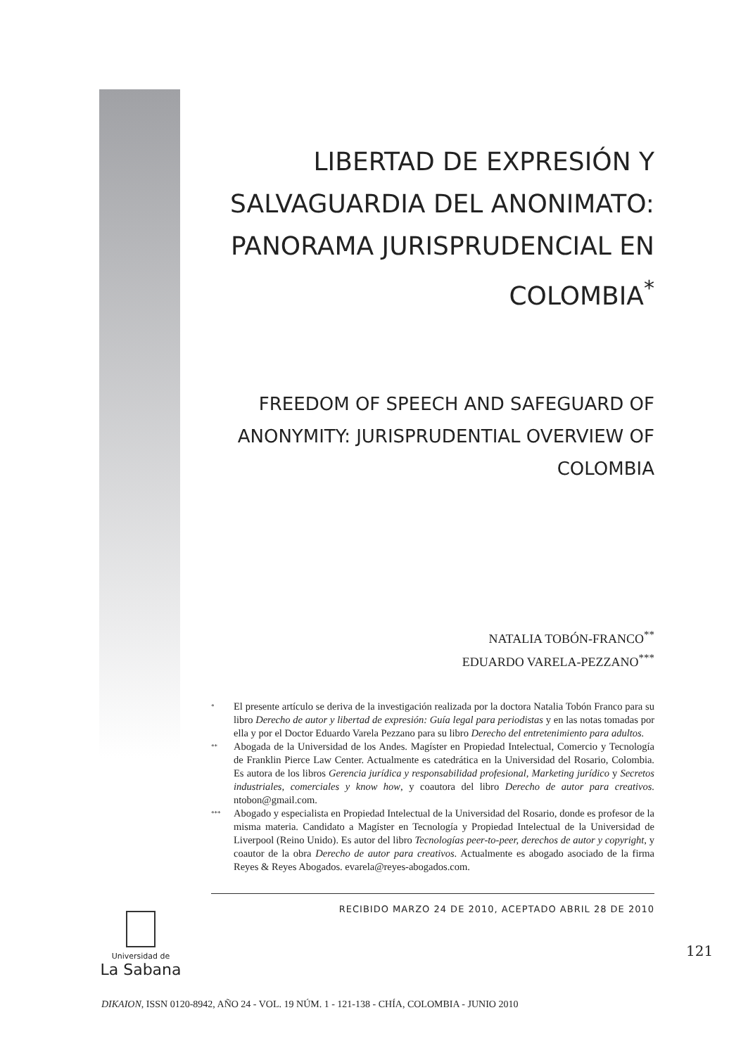LIBERTAD DE EXPRESIÓN Y SALVAGUARDIA DEL ANONIMATO: PANORAMA JURISPRUDENCIAL EN COLOMBIA<sup>*</sup>
FREEDOM OF SPEECH AND SAFEGUARD OF ANONYMITY: JURISPRUDENTIAL OVERVIEW OF COLOMBIA
NATALIA TOBÓN-FRANCO<sup>**</sup>
EDUARDO VARELA-PEZZANO<sup>***</sup>
* El presente artículo se deriva de la investigación realizada por la doctora Natalia Tobón Franco para su libro Derecho de autor y libertad de expresión: Guía legal para periodistas y en las notas tomadas por ella y por el Doctor Eduardo Varela Pezzano para su libro Derecho del entretenimiento para adultos.
** Abogada de la Universidad de los Andes. Magíster en Propiedad Intelectual, Comercio y Tecnología de Franklin Pierce Law Center. Actualmente es catedrática en la Universidad del Rosario, Colombia. Es autora de los libros Gerencia jurídica y responsabilidad profesional, Marketing jurídico y Secretos industriales, comerciales y know how, y coautora del libro Derecho de autor para creativos. ntobon@gmail.com.
*** Abogado y especialista en Propiedad Intelectual de la Universidad del Rosario, donde es profesor de la misma materia. Candidato a Magíster en Tecnología y Propiedad Intelectual de la Universidad de Liverpool (Reino Unido). Es autor del libro Tecnologías peer-to-peer, derechos de autor y copyright, y coautor de la obra Derecho de autor para creativos. Actualmente es abogado asociado de la firma Reyes & Reyes Abogados. evarela@reyes-abogados.com.
RECIBIDO MARZO 24 DE 2010, ACEPTADO ABRIL 28 DE 2010
Universidad de
La Sabana
121
DIKAION, ISSN 0120-8942, AÑO 24 - VOL. 19 NÚM. 1 - 121-138 - CHÍA, COLOMBIA - JUNIO 2010